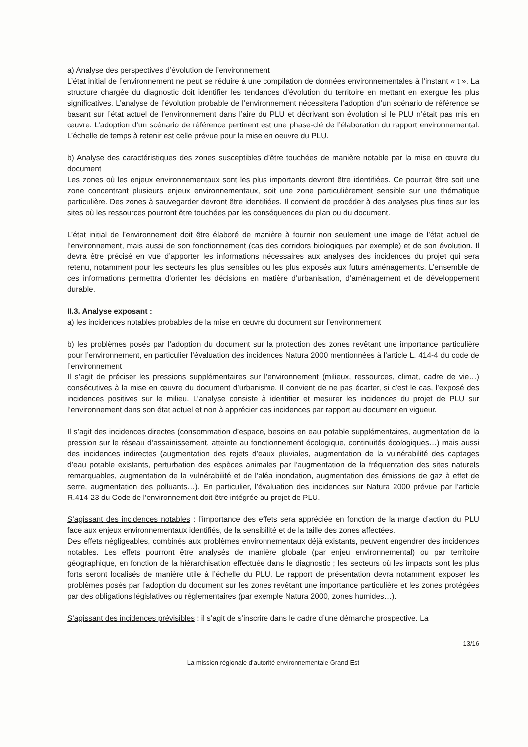a) Analyse des perspectives d’évolution de l’environnement
L’état initial de l’environnement ne peut se réduire à une compilation de données environnementales à l’instant « t ». La structure chargée du diagnostic doit identifier les tendances d’évolution du territoire en mettant en exergue les plus significatives. L’analyse de l’évolution probable de l’environnement nécessitera l’adoption d’un scénario de référence se basant sur l’état actuel de l’environnement dans l’aire du PLU et décrivant son évolution si le PLU n’était pas mis en œuvre. L’adoption d’un scénario de référence pertinent est une phase-clé de l’élaboration du rapport environnemental. L’échelle de temps à retenir est celle prévue pour la mise en oeuvre du PLU.
b) Analyse des caractéristiques des zones susceptibles d’être touchées de manière notable par la mise en œuvre du document
Les zones où les enjeux environnementaux sont les plus importants devront être identifiées. Ce pourrait être soit une zone concentrant plusieurs enjeux environnementaux, soit une zone particulièrement sensible sur une thématique particulière. Des zones à sauvegarder devront être identifiées. Il convient de procéder à des analyses plus fines sur les sites où les ressources pourront être touchées par les conséquences du plan ou du document.
L’état initial de l’environnement doit être élaboré de manière à fournir non seulement une image de l’état actuel de l’environnement, mais aussi de son fonctionnement (cas des corridors biologiques par exemple) et de son évolution. Il devra être précisé en vue d’apporter les informations nécessaires aux analyses des incidences du projet qui sera retenu, notamment pour les secteurs les plus sensibles ou les plus exposés aux futurs aménagements. L’ensemble de ces informations permettra d’orienter les décisions en matière d’urbanisation, d’aménagement et de développement durable.
II.3. Analyse exposant :
a) les incidences notables probables de la mise en œuvre du document sur l’environnement
b) les problèmes posés par l’adoption du document sur la protection des zones revêtant une importance particulière pour l’environnement, en particulier l’évaluation des incidences Natura 2000 mentionnées à l’article L. 414-4 du code de l’environnement
Il s’agit de préciser les pressions supplémentaires sur l’environnement (milieux, ressources, climat, cadre de vie…) consécutives à la mise en œuvre du document d’urbanisme. Il convient de ne pas écarter, si c’est le cas, l’exposé des incidences positives sur le milieu. L’analyse consiste à identifier et mesurer les incidences du projet de PLU sur l’environnement dans son état actuel et non à apprécier ces incidences par rapport au document en vigueur.
Il s’agit des incidences directes (consommation d’espace, besoins en eau potable supplémentaires, augmentation de la pression sur le réseau d’assainissement, atteinte au fonctionnement écologique, continuités écologiques…) mais aussi des incidences indirectes (augmentation des rejets d’eaux pluviales, augmentation de la vulnérabilité des captages d’eau potable existants, perturbation des espèces animales par l’augmentation de la fréquentation des sites naturels remarquables, augmentation de la vulnérabilité et de l’aléa inondation, augmentation des émissions de gaz à effet de serre, augmentation des polluants…). En particulier, l’évaluation des incidences sur Natura 2000 prévue par l’article R.414-23 du Code de l’environnement doit être intégrée au projet de PLU.
S’agissant des incidences notables : l’importance des effets sera appréciée en fonction de la marge d’action du PLU face aux enjeux environnementaux identifiés, de la sensibilité et de la taille des zones affectées.
Des effets négligeables, combinés aux problèmes environnementaux déjà existants, peuvent engendrer des incidences notables. Les effets pourront être analysés de manière globale (par enjeu environnemental) ou par territoire géographique, en fonction de la hiérarchisation effectuée dans le diagnostic ; les secteurs où les impacts sont les plus forts seront localisés de manière utile à l’échelle du PLU. Le rapport de présentation devra notamment exposer les problèmes posés par l’adoption du document sur les zones revêtant une importance particulière et les zones protégées par des obligations législatives ou réglementaires (par exemple Natura 2000, zones humides…).
S’agissant des incidences prévisibles : il s’agit de s’inscrire dans le cadre d’une démarche prospective. La
13/16
La mission régionale d’autorité environnementale Grand Est